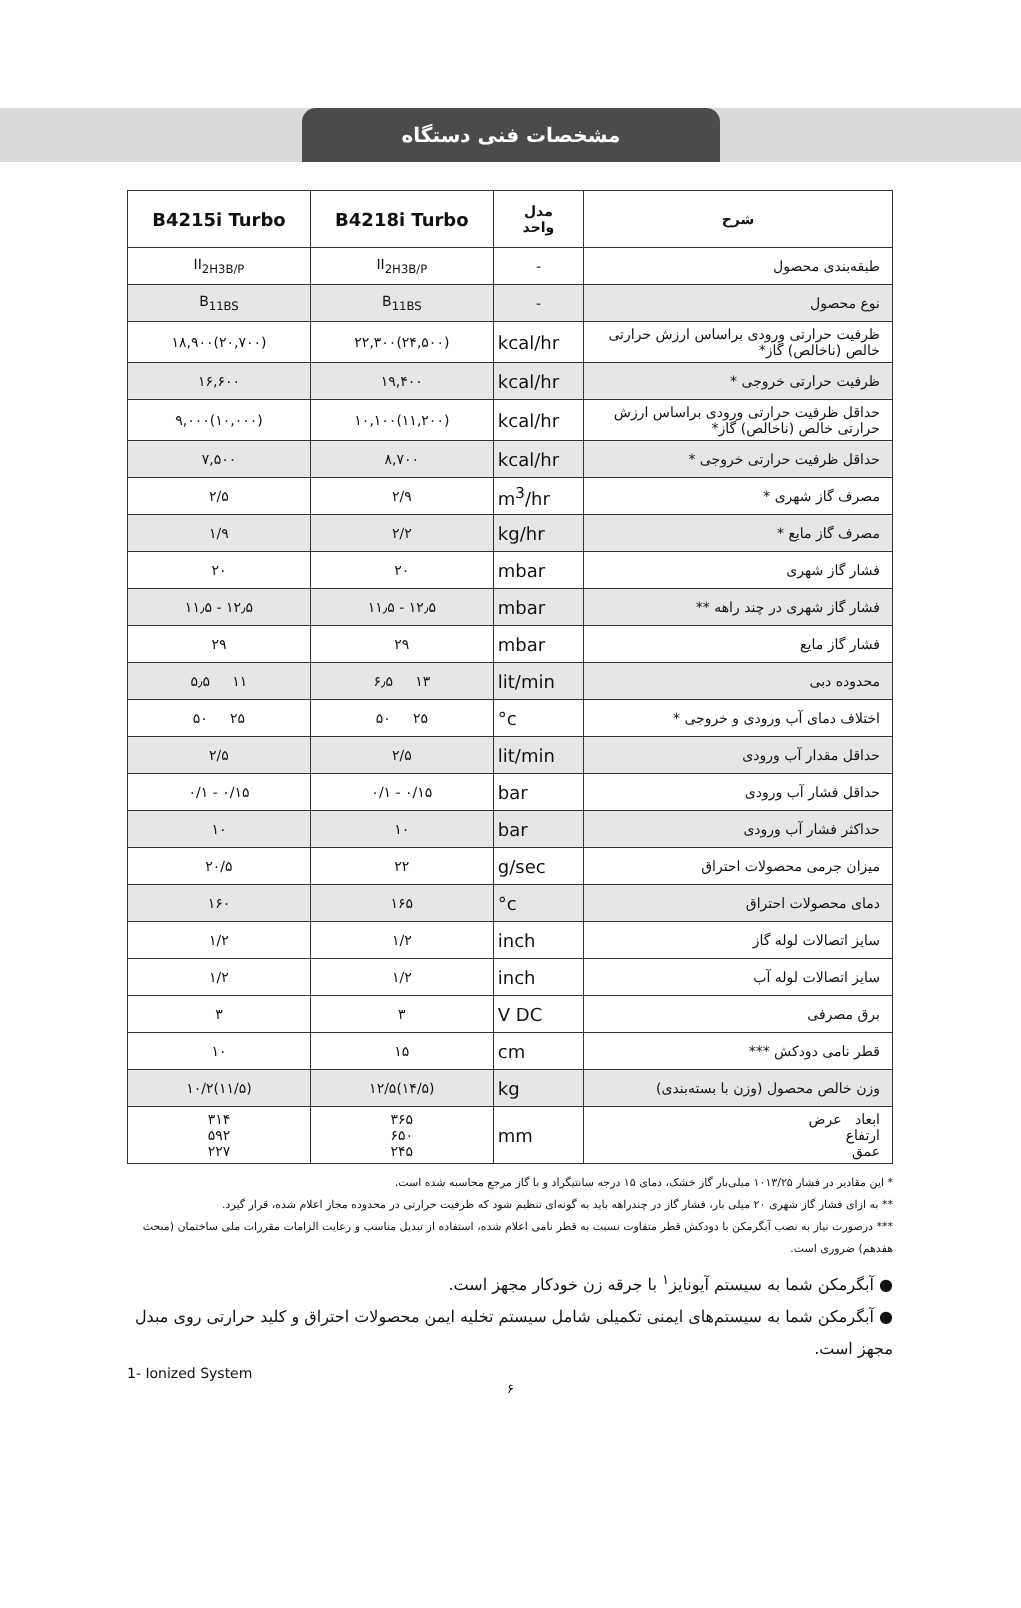مشخصات فنی دستگاه
| B4215i Turbo | B4218i Turbo | مدل واحد | شرح |
| --- | --- | --- | --- |
| II<sub>2H3B/P</sub> | II<sub>2H3B/P</sub> | - | طبقه‌بندی محصول |
| B<sub>11BS</sub> | B<sub>11BS</sub> | - | نوع محصول |
| ۱۸,۹۰۰(۲۰,۷۰۰) | ۲۲,۳۰۰(۲۴,۵۰۰) | kcal/hr | ظرفیت حرارتی ورودی براساس ارزش حرارتی خالص (ناخالص) گاز* |
| ۱۶,۶۰۰ | ۱۹,۴۰۰ | kcal/hr | ظرفیت حرارتی خروجی * |
| ۹,۰۰۰(۱۰,۰۰۰) | ۱۰,۱۰۰(۱۱,۲۰۰) | kcal/hr | حداقل ظرفیت حرارتی ورودی براساس ارزش حرارتی خالص (ناخالص) گاز* |
| ۷,۵۰۰ | ۸,۷۰۰ | kcal/hr | حداقل ظرفیت حرارتی خروجی * |
| ۲/۵ | ۲/۹ | m<sup>3</sup>/hr | مصرف گاز شهری * |
| ۱/۹ | ۲/۲ | kg/hr | مصرف گاز مایع * |
| ۲۰ | ۲۰ | mbar | فشار گاز شهری |
| ۱۱٫۵ - ۱۲٫۵ | ۱۱٫۵ - ۱۲٫۵ | mbar | فشار گاز شهری در چند راهه ** |
| ۲۹ | ۲۹ | mbar | فشار گاز مایع |
| ۵٫۵ ۱۱ | ۶٫۵ ۱۳ | lit/min | محدوده دبی |
| ۵۰ ۲۵ | ۵۰ ۲۵ | °c | اختلاف دمای آب ورودی و خروجی * |
| ۲/۵ | ۲/۵ | lit/min | حداقل مقدار آب ورودی |
| ۰/۱ - ۰/۱۵ | ۰/۱ - ۰/۱۵ | bar | حداقل فشار آب ورودی |
| ۱۰ | ۱۰ | bar | حداکثر فشار آب ورودی |
| ۲۰/۵ | ۲۲ | g/sec | میزان جرمی محصولات احتراق |
| ۱۶۰ | ۱۶۵ | °c | دمای محصولات احتراق |
| ۱/۲ | ۱/۲ | inch | سایز اتصالات لوله گاز |
| ۱/۲ | ۱/۲ | inch | سایز اتصالات لوله آب |
| ۳ | ۳ | V DC | برق مصرفی |
| ۱۰ | ۱۵ | cm | قطر نامی دودکش *** |
| ۱۰/۲(۱۱/۵) | ۱۲/۵(۱۴/۵) | kg | وزن خالص محصول (وزن با بسته‌بندی) |
| ۳۱۴ ۵۹۲ ۲۲۷ | ۳۶۵ ۶۵۰ ۲۴۵ | mm | ابعاد عرض ارتفاع عمق |
* این مقادیر در فشار ۱۰۱۳/۲۵ میلی‌بار گاز خشک، دمای ۱۵ درجه سانتیگراد و با گاز مرجع محاسبه شده است.
** به ازای فشار گاز شهری ۲۰ میلی بار، فشار گاز در چندراهه باید به گونه‌ای تنظیم شود که ظرفیت حرارتی در محدوده مجاز اعلام شده، قرار گیرد.
*** درصورت نیاز به نصب آبگرمکن با دودکش قطر متفاوت نسبت به قطر نامی اعلام شده، استفاده از تبدیل مناسب و رعایت الزامات مقررات ملی ساختمان (مبحث هفدهم) ضروری است.
● آبگرمکن شما به سیستم آیونایز<sup>۱</sup> با جرقه زن خودکار مجهز است.
● آبگرمکن شما به سیستم‌های ایمنی تکمیلی شامل سیستم تخلیه ایمن محصولات احتراق و کلید حرارتی روی مبدل مجهز است.
1- Ionized System
۶